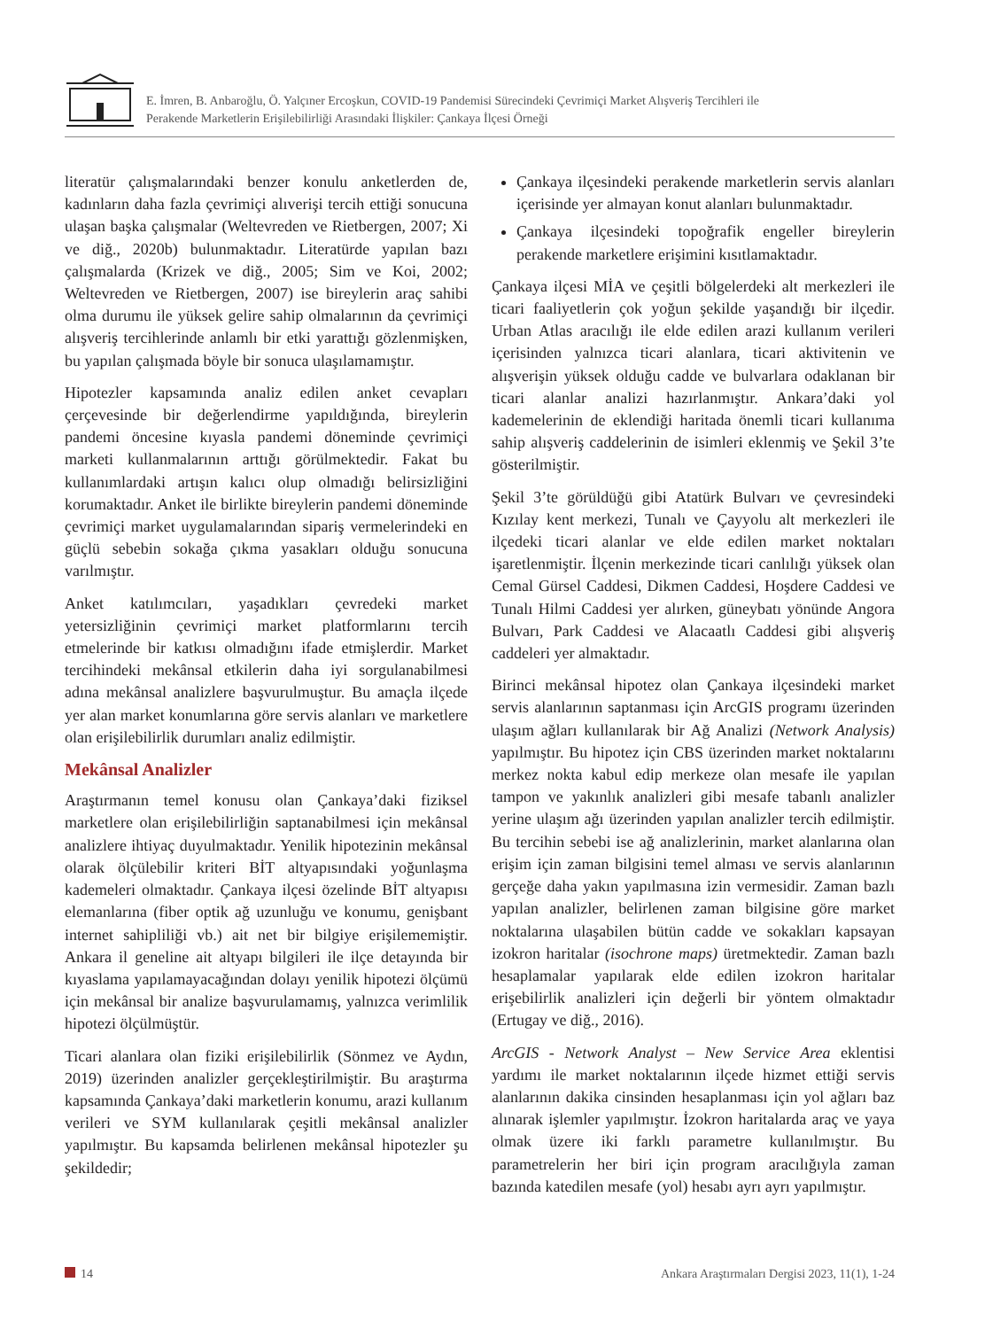E. İmren, B. Anbaroğlu, Ö. Yalçıner Ercoşkun, COVID-19 Pandemisi Sürecindeki Çevrimiçi Market Alışveriş Tercihleri ile
Perakende Marketlerin Erişilebilirliği Arasındaki İlişkiler: Çankaya İlçesi Örneği
literatür çalışmalarındaki benzer konulu anketlerden de, kadınların daha fazla çevrimiçi alıverişi tercih ettiği sonucuna ulaşan başka çalışmalar (Weltevreden ve Rietbergen, 2007; Xi ve diğ., 2020b) bulunmaktadır. Literatürde yapılan bazı çalışmalarda (Krizek ve diğ., 2005; Sim ve Koi, 2002; Weltevreden ve Rietbergen, 2007) ise bireylerin araç sahibi olma durumu ile yüksek gelire sahip olmalarının da çevrimiçi alışveriş tercihlerinde anlamlı bir etki yarattığı gözlenmişken, bu yapılan çalışmada böyle bir sonuca ulaşılamamıştır.
Hipotezler kapsamında analiz edilen anket cevapları çerçevesinde bir değerlendirme yapıldığında, bireylerin pandemi öncesine kıyasla pandemi döneminde çevrimiçi marketi kullanmalarının arttığı görülmektedir. Fakat bu kullanımlardaki artışın kalıcı olup olmadığı belirsizliğini korumaktadır. Anket ile birlikte bireylerin pandemi döneminde çevrimiçi market uygulamalarından sipariş vermelerindeki en güçlü sebebin sokağa çıkma yasakları olduğu sonucuna varılmıştır.
Anket katılımcıları, yaşadıkları çevredeki market yetersizliğinin çevrimiçi market platformlarını tercih etmelerinde bir katkısı olmadığını ifade etmişlerdir. Market tercihindeki mekânsal etkilerin daha iyi sorgulanabilmesi adına mekânsal analizlere başvurulmuştur. Bu amaçla ilçede yer alan market konumlarına göre servis alanları ve marketlere olan erişilebilirlik durumları analiz edilmiştir.
Mekânsal Analizler
Araştırmanın temel konusu olan Çankaya’daki fiziksel marketlere olan erişilebilirliğin saptanabilmesi için mekânsal analizlere ihtiyaç duyulmaktadır. Yenilik hipotezinin mekânsal olarak ölçülebilir kriteri BİT altyapısındaki yoğunlaşma kademeleri olmaktadır. Çankaya ilçesi özelinde BİT altyapısı elemanlarına (fiber optik ağ uzunluğu ve konumu, genişbant internet sahipliliği vb.) ait net bir bilgiye erişilememiştir. Ankara il geneline ait altyapı bilgileri ile ilçe detayında bir kıyaslama yapılamayacağından dolayı yenilik hipotezi ölçümü için mekânsal bir analize başvurulamamış, yalnızca verimlilik hipotezi ölçülmüştür.
Ticari alanlara olan fiziki erişilebilirlik (Sönmez ve Aydın, 2019) üzerinden analizler gerçekleştirilmiştir. Bu araştırma kapsamında Çankaya’daki marketlerin konumu, arazi kullanım verileri ve SYM kullanılarak çeşitli mekânsal analizler yapılmıştır. Bu kapsamda belirlenen mekânsal hipotezler şu şekildedir;
Çankaya ilçesindeki perakende marketlerin servis alanları içerisinde yer almayan konut alanları bulunmaktadır.
Çankaya ilçesindeki topoğrafik engeller bireylerin perakende marketlere erişimini kısıtlamaktadır.
Çankaya ilçesi MİA ve çeşitli bölgelerdeki alt merkezleri ile ticari faaliyetlerin çok yoğun şekilde yaşandığı bir ilçedir. Urban Atlas aracılığı ile elde edilen arazi kullanım verileri içerisinden yalnızca ticari alanlara, ticari aktivitenin ve alışverişin yüksek olduğu cadde ve bulvarlara odaklanan bir ticari alanlar analizi hazırlanmıştır. Ankara’daki yol kademelerinin de eklendiği haritada önemli ticari kullanıma sahip alışveriş caddelerinin de isimleri eklenmiş ve Şekil 3’te gösterilmiştir.
Şekil 3’te görüldüğü gibi Atatürk Bulvarı ve çevresindeki Kızılay kent merkezi, Tunalı ve Çayyolu alt merkezleri ile ilçedeki ticari alanlar ve elde edilen market noktaları işaretlenmiştir. İlçenin merkezinde ticari canlılığı yüksek olan Cemal Gürsel Caddesi, Dikmen Caddesi, Hoşdere Caddesi ve Tunalı Hilmi Caddesi yer alırken, güneybatı yönünde Angora Bulvarı, Park Caddesi ve Alacaatlı Caddesi gibi alışveriş caddeleri yer almaktadır.
Birinci mekânsal hipotez olan Çankaya ilçesindeki market servis alanlarının saptanması için ArcGIS programı üzerinden ulaşım ağları kullanılarak bir Ağ Analizi (Network Analysis) yapılmıştır. Bu hipotez için CBS üzerinden market noktalarını merkez nokta kabul edip merkeze olan mesafe ile yapılan tampon ve yakınlık analizleri gibi mesafe tabanlı analizler yerine ulaşım ağı üzerinden yapılan analizler tercih edilmiştir. Bu tercihin sebebi ise ağ analizlerinin, market alanlarına olan erişim için zaman bilgisini temel alması ve servis alanlarının gerçeğe daha yakın yapılmasına izin vermesidir. Zaman bazlı yapılan analizler, belirlenen zaman bilgisine göre market noktalarına ulaşabilen bütün cadde ve sokakları kapsayan izokron haritalar (isochrone maps) üretmektedir. Zaman bazlı hesaplamalar yapılarak elde edilen izokron haritalar erişebilirlik analizleri için değerli bir yöntem olmaktadır (Ertugay ve diğ., 2016).
ArcGIS - Network Analyst – New Service Area eklentisi yardımı ile market noktalarının ilçede hizmet ettiği servis alanlarının dakika cinsinden hesaplanması için yol ağları baz alınarak işlemler yapılmıştır. İzokron haritalarda araç ve yaya olmak üzere iki farklı parametre kullanılmıştır. Bu parametrelerin her biri için program aracılığıyla zaman bazında katedilen mesafe (yol) hesabı ayrı ayrı yapılmıştır.
14 Ankara Araştırmaları Dergisi 2023, 11(1), 1-24